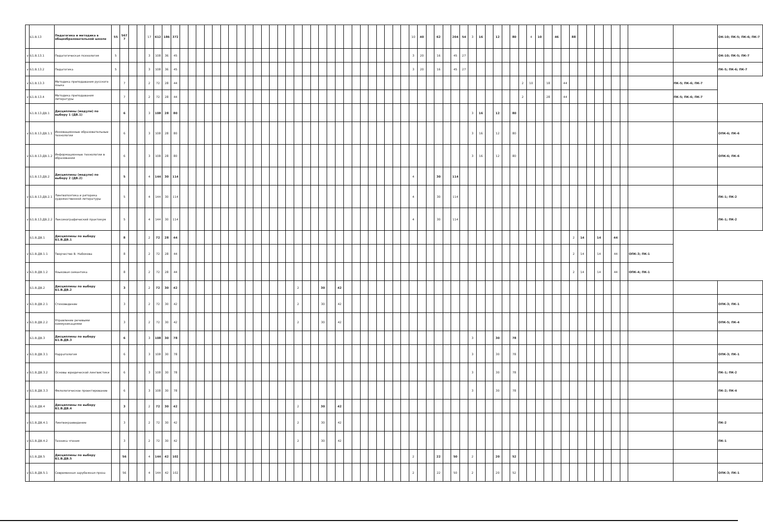| | Б1.В.13 | Педагогика и методика в общеобразовательной школе | 55 | 567 7 | | | 17 | 612 | 186 | 372 | | | | | | | | | | | | | | | | | | | | | | | | | | | | | 10 | 40 | | 62 | | 204 | 54 | 3 | 16 | | 12 | | 80 | | 4 | 10 | | 46 | | 88 | | | | | | | | | ОК-10; ПК-5; ПК-6; ПК-7 |
| v | Б1.В.13.1 | Педагогическая психология | 5 | | | | 3 | 108 | 36 | 45 | | | | | | | | | | | | | | | | | | | | | | | | | | | | | 3 | 20 | | 16 | | 45 | 27 | | | | | | | | | | | | | | | | | | | | | | ОК-10; ПК-5; ПК-7 |
| v | Б1.В.13.2 | Педагогика | 5 | | | | 3 | 108 | 36 | 45 | | | | | | | | | | | | | | | | | | | | | | | | | | | | | 3 | 20 | | 16 | | 45 | 27 | | | | | | | | | | | | | | | | | | | | | | ПК-5; ПК-6; ПК-7 |
| v | Б1.В.13.3 | Методика преподавания русского языка | | 7 | | | 2 | 72 | 28 | 44 | | | | | | | | | | | | | | | | | | | | | | | | | | | | | | | | | | | | | | | | | | 2 | 10 | | 18 | | 44 | | | | | | | | | ПК-5; ПК-6; ПК-7 | |
| v | Б1.В.13.4 | Методика преподавания литературы | | 7 | | | 2 | 72 | 28 | 44 | | | | | | | | | | | | | | | | | | | | | | | | | | | | | | | | | | | | | | | | | | 2 | | | 28 | | 44 | | | | | | | | | ПК-5; ПК-6; ПК-7 | |
| | Б1.В.13.ДВ.1 | Дисциплины (модули) по выбору 1 (ДВ.1) | | 6 | | | 3 | 108 | 28 | 80 | | | | | | | | | | | | | | | | | | | | | | | | | | | | | | | | | | | | 3 | 16 | | 12 | | 80 | | | | | | | | | | | | | | | | |
| v | Б1.В.13.ДВ.1.1 | Инновационные образовательные технологии | | 6 | | | 3 | 108 | 28 | 80 | | | | | | | | | | | | | | | | | | | | | | | | | | | | | | | | | | | | 3 | 16 | | 12 | | 80 | | | | | | | | | | | | | | | | ОПК-6; ПК-6 |
| v | Б1.В.13.ДВ.1.2 | Информационные технологии в образовании | | 6 | | | 3 | 108 | 28 | 80 | | | | | | | | | | | | | | | | | | | | | | | | | | | | | | | | | | | | 3 | 16 | | 12 | | 80 | | | | | | | | | | | | | | | | ОПК-6; ПК-6 |
| | Б1.В.13.ДВ.2 | Дисциплины (модули) по выбору 2 (ДВ.2) | | 5 | | | 4 | 144 | 30 | 114 | | | | | | | | | | | | | | | | | | | | | | | | | | | | | 4 | | | 30 | | 114 | | | | | | | | | | | | | | | | | | | | | | | |
| v | Б1.В.13.ДВ.2.1 | Лингвопоэтика и риторика художественной литературы | | 5 | | | 4 | 144 | 30 | 114 | | | | | | | | | | | | | | | | | | | | | | | | | | | | | 4 | | | 30 | | 114 | | | | | | | | | | | | | | | | | | | | | | | ПК-1; ПК-2 |
| v | Б1.В.13.ДВ.2.2 | Лексикографический практикум | | 5 | | | 4 | 144 | 30 | 114 | | | | | | | | | | | | | | | | | | | | | | | | | | | | | 4 | | | 30 | | 114 | | | | | | | | | | | | | | | | | | | | | | | ПК-1; ПК-2 |
| | Б1.В.ДВ.1 | Дисциплины по выбору Б1.В.ДВ.1 | | 8 | | | 2 | 72 | 28 | 44 | | | | | | | | | | | | | | | | | | | | | | | | | | | | | | | | | | | | | | | | | | | | | | | | 2 | 14 | | 14 | | 44 | | | | |
| v | Б1.В.ДВ.1.1 | Творчество В. Набокова | | 8 | | | 2 | 72 | 28 | 44 | | | | | | | | | | | | | | | | | | | | | | | | | | | | | | | | | | | | | | | | | | | | | | | | 2 | 14 | | 14 | | 44 | | ОПК-3; ПК-1 | | |
| v | Б1.В.ДВ.1.2 | Языковая семантика | | 8 | | | 2 | 72 | 28 | 44 | | | | | | | | | | | | | | | | | | | | | | | | | | | | | | | | | | | | | | | | | | | | | | | | 2 | 14 | | 14 | | 44 | | ОПК-4; ПК-1 | | |
| | Б1.В.ДВ.2 | Дисциплины по выбору Б1.В.ДВ.2 | | 3 | | | 2 | 72 | 30 | 42 | | | | | | | | | | | | | | | 2 | | | 30 | | 42 | | | | | | | | | | | | | | | | | | | | | | | | | | | | | | | | | | | | | |
| v | Б1.В.ДВ.2.1 | Стиховедение | | 3 | | | 2 | 72 | 30 | 42 | | | | | | | | | | | | | | | 2 | | | 30 | | 42 | | | | | | | | | | | | | | | | | | | | | | | | | | | | | | | | | | | | | ОПК-3; ПК-1 |
| v | Б1.В.ДВ.2.2 | Управление речевыми коммуникациями | | 3 | | | 2 | 72 | 30 | 42 | | | | | | | | | | | | | | | 2 | | | 30 | | 42 | | | | | | | | | | | | | | | | | | | | | | | | | | | | | | | | | | | | | ОПК-5; ПК-4 |
| | Б1.В.ДВ.3 | Дисциплины по выбору Б1.В.ДВ.3 | | 6 | | | 3 | 108 | 30 | 78 | | | | | | | | | | | | | | | | | | | | | | | | | | | | | | | | | | | | 3 | | | 30 | | 78 | | | | | | | | | | | | | | | | |
| v | Б1.В.ДВ.3.1 | Нарратология | | 6 | | | 3 | 108 | 30 | 78 | | | | | | | | | | | | | | | | | | | | | | | | | | | | | | | | | | | | 3 | | | 30 | | 78 | | | | | | | | | | | | | | | | ОПК-3; ПК-1 |
| v | Б1.В.ДВ.3.2 | Основы юридической лингвистики | | 6 | | | 3 | 108 | 30 | 78 | | | | | | | | | | | | | | | | | | | | | | | | | | | | | | | | | | | | 3 | | | 30 | | 78 | | | | | | | | | | | | | | | | ПК-1; ПК-2 |
| v | Б1.В.ДВ.3.3 | Филологическое проектирование | | 6 | | | 3 | 108 | 30 | 78 | | | | | | | | | | | | | | | | | | | | | | | | | | | | | | | | | | | | 3 | | | 30 | | 78 | | | | | | | | | | | | | | | | ПК-2; ПК-4 |
| | Б1.В.ДВ.4 | Дисциплины по выбору Б1.В.ДВ.4 | | 3 | | | 2 | 72 | 30 | 42 | | | | | | | | | | | | | | | 2 | | | 30 | | 42 | | | | | | | | | | | | | | | | | | | | | | | | | | | | | | | | | | | | | |
| v | Б1.В.ДВ.4.1 | Лингвокраеведение | | 3 | | | 2 | 72 | 30 | 42 | | | | | | | | | | | | | | | 2 | | | 30 | | 42 | | | | | | | | | | | | | | | | | | | | | | | | | | | | | | | | | | | | | ПК-2 |
| v | Б1.В.ДВ.4.2 | Техника чтения | | 3 | | | 2 | 72 | 30 | 42 | | | | | | | | | | | | | | | 2 | | | 30 | | 42 | | | | | | | | | | | | | | | | | | | | | | | | | | | | | | | | | | | | | ПК-1 |
| | Б1.В.ДВ.5 | Дисциплины по выбору Б1.В.ДВ.5 | | 56 | | | 4 | 144 | 42 | 102 | | | | | | | | | | | | | | | | | | | | | | | | | | | | | 2 | | | 22 | | 50 | | 2 | | | 20 | | 52 | | | | | | | | | | | | | | | | |
| v | Б1.В.ДВ.5.1 | Современная зарубежная проза | | 56 | | | 4 | 144 | 42 | 102 | | | | | | | | | | | | | | | | | | | | | | | | | | | | | 2 | | | 22 | | 50 | | 2 | | | 20 | | 52 | | | | | | | | | | | | | | | | ОПК-3; ПК-1 |